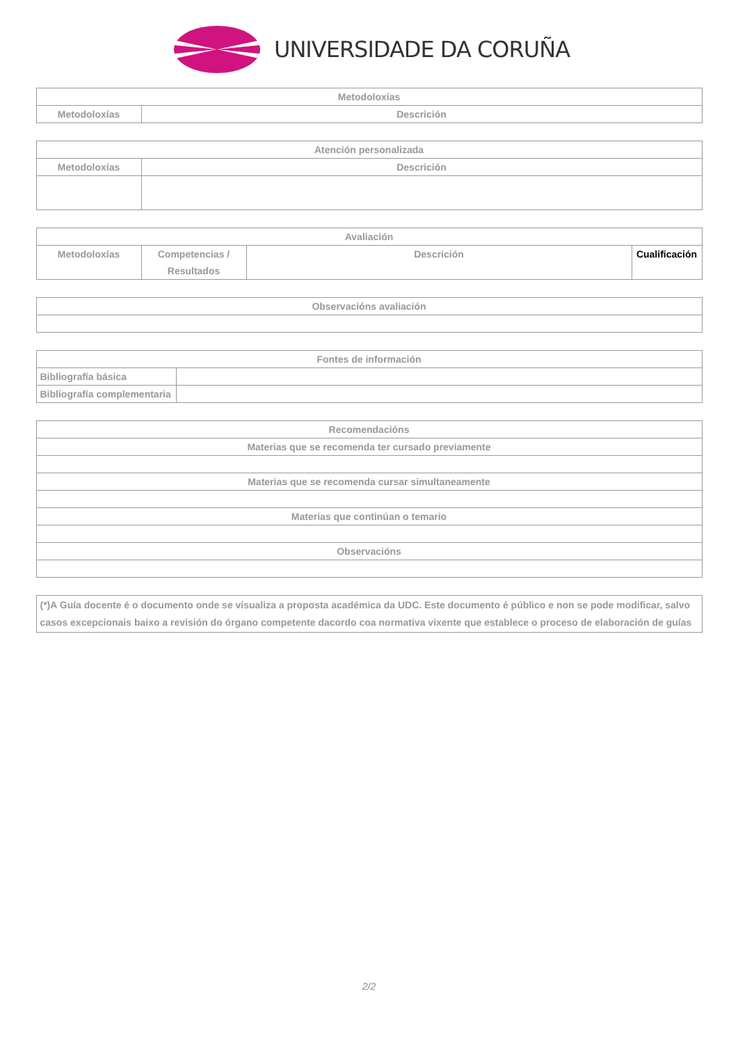UNIVERSIDADE DA CORUÑA
| Metodoloxías | |
| --- | --- |
| Metodoloxías | Descrición |
| Atención personalizada | |
| --- | --- |
| Metodoloxías | Descrición |
| Avaliación | | | |
| --- | --- | --- | --- |
| Metodoloxías | Competencias / Resultados | Descrición | Cualificación |
| Observacións avaliación |
| --- |
| Fontes de información | |
| --- | --- |
| Bibliografía básica | |
| Bibliografía complementaria | |
| Recomendacións |
| --- |
| Materias que se recomenda ter cursado previamente |
| Materias que se recomenda cursar simultaneamente |
| Materias que continúan o temario |
| Observacións |
| (*)A Guía docente é o documento onde se visualiza a proposta académica da UDC. Este documento é público e non se pode modificar, salvo casos excepcionais baixo a revisión do órgano competente dacordo coa normativa vixente que establece o proceso de elaboración de guías |
2/2